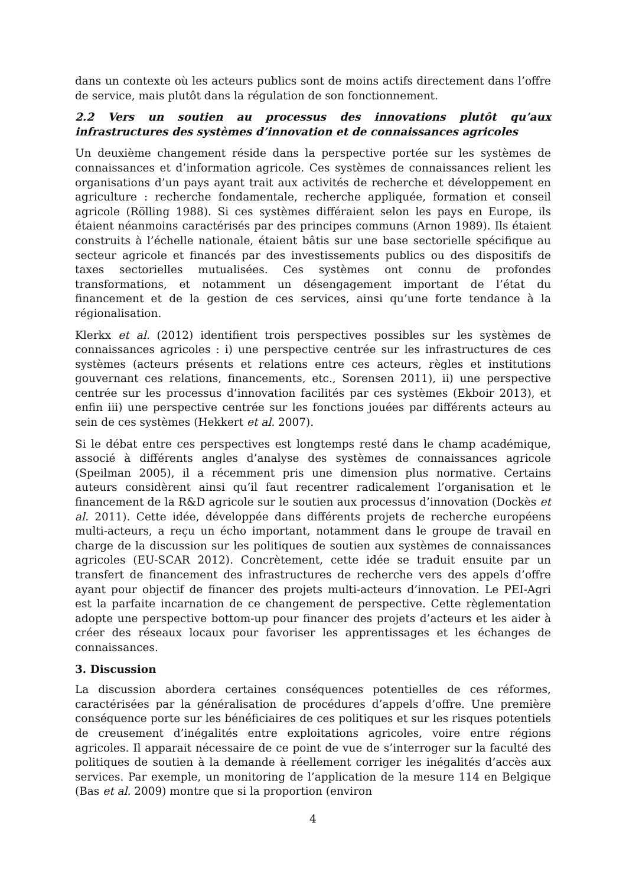dans un contexte où les acteurs publics sont de moins actifs directement dans l’offre de service, mais plutôt dans la régulation de son fonctionnement.
2.2 Vers un soutien au processus des innovations plutôt qu’aux infrastructures des systèmes d’innovation et de connaissances agricoles
Un deuxième changement réside dans la perspective portée sur les systèmes de connaissances et d’information agricole. Ces systèmes de connaissances relient les organisations d’un pays ayant trait aux activités de recherche et développement en agriculture : recherche fondamentale, recherche appliquée, formation et conseil agricole (Rölling 1988). Si ces systèmes différaient selon les pays en Europe, ils étaient néanmoins caractérisés par des principes communs (Arnon 1989). Ils étaient construits à l’échelle nationale, étaient bâtis sur une base sectorielle spécifique au secteur agricole et financés par des investissements publics ou des dispositifs de taxes sectorielles mutualisées. Ces systèmes ont connu de profondes transformations, et notamment un désengagement important de l’état du financement et de la gestion de ces services, ainsi qu’une forte tendance à la régionalisation.
Klerkx et al. (2012) identifient trois perspectives possibles sur les systèmes de connaissances agricoles : i) une perspective centrée sur les infrastructures de ces systèmes (acteurs présents et relations entre ces acteurs, règles et institutions gouvernant ces relations, financements, etc., Sorensen 2011), ii) une perspective centrée sur les processus d’innovation facilités par ces systèmes (Ekboir 2013), et enfin iii) une perspective centrée sur les fonctions jouées par différents acteurs au sein de ces systèmes (Hekkert et al. 2007).
Si le débat entre ces perspectives est longtemps resté dans le champ académique, associé à différents angles d’analyse des systèmes de connaissances agricole (Speilman 2005), il a récemment pris une dimension plus normative. Certains auteurs considèrent ainsi qu’il faut recentrer radicalement l’organisation et le financement de la R&D agricole sur le soutien aux processus d’innovation (Dockès et al. 2011). Cette idée, développée dans différents projets de recherche européens multi-acteurs, a reçu un écho important, notamment dans le groupe de travail en charge de la discussion sur les politiques de soutien aux systèmes de connaissances agricoles (EU-SCAR 2012). Concrètement, cette idée se traduit ensuite par un transfert de financement des infrastructures de recherche vers des appels d’offre ayant pour objectif de financer des projets multi-acteurs d’innovation. Le PEI-Agri est la parfaite incarnation de ce changement de perspective. Cette règlementation adopte une perspective bottom-up pour financer des projets d’acteurs et les aider à créer des réseaux locaux pour favoriser les apprentissages et les échanges de connaissances.
3. Discussion
La discussion abordera certaines conséquences potentielles de ces réformes, caractérisées par la généralisation de procédures d’appels d’offre. Une première conséquence porte sur les bénéficiaires de ces politiques et sur les risques potentiels de creusement d’inégalités entre exploitations agricoles, voire entre régions agricoles. Il apparait nécessaire de ce point de vue de s’interroger sur la faculté des politiques de soutien à la demande à réellement corriger les inégalités d’accès aux services. Par exemple, un monitoring de l’application de la mesure 114 en Belgique (Bas et al. 2009) montre que si la proportion (environ
4